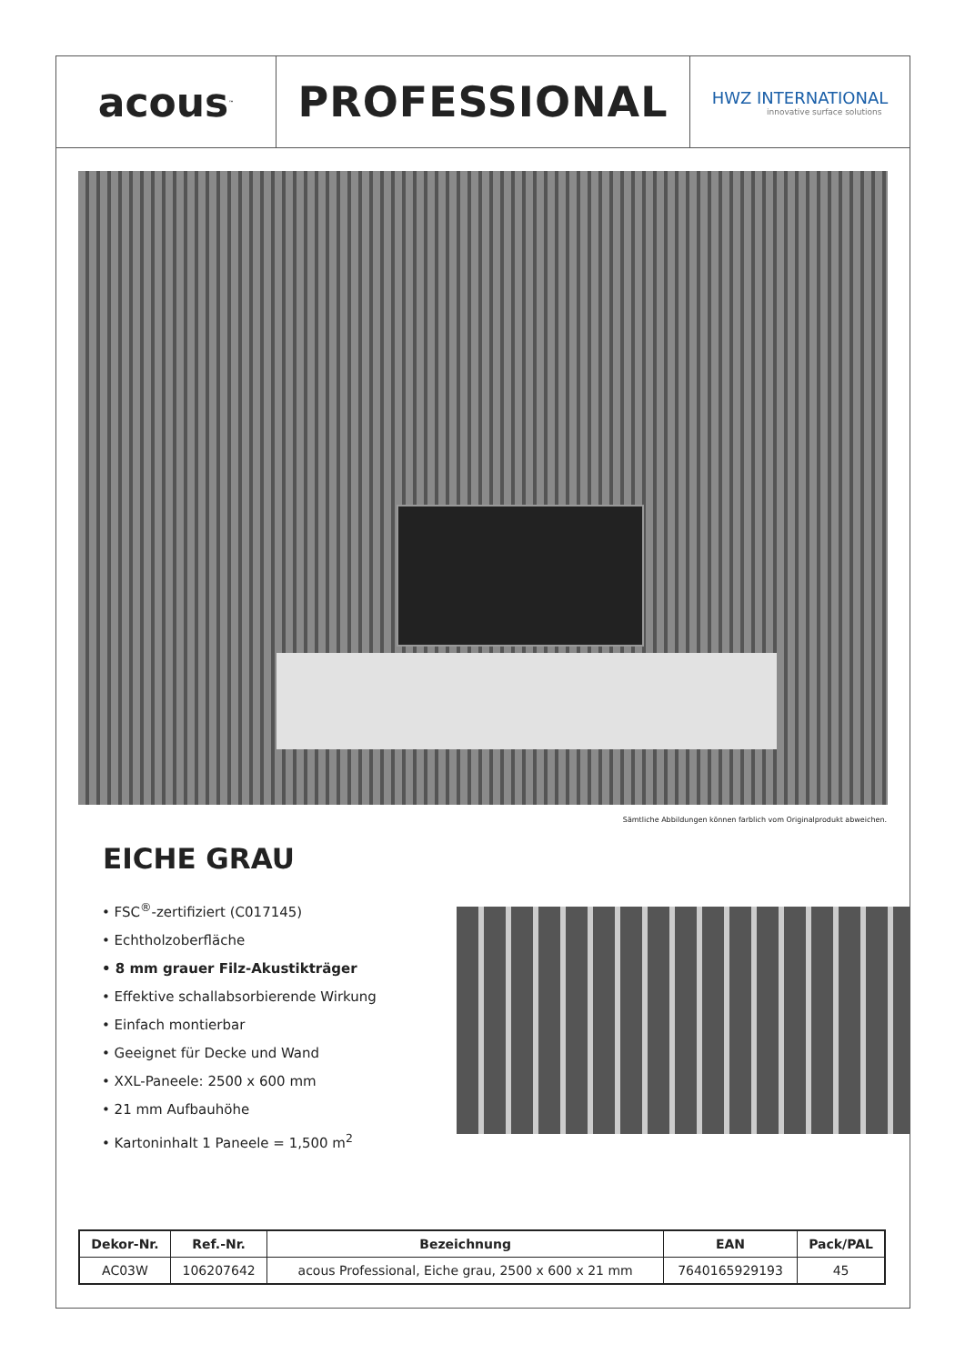acous<sup>™</sup>
PROFESSIONAL
HWZ INTERNATIONAL
innovative surface solutions
Sämtliche Abbildungen können farblich vom Originalprodukt abweichen.
EICHE GRAU
• FSC<sup>®</sup>-zertifiziert (C017145)
• Echtholzoberfläche
• 8 mm grauer Filz-Akustikträger
• Effektive schallabsorbierende Wirkung
• Einfach montierbar
• Geeignet für Decke und Wand
• XXL-Paneele: 2500 x 600 mm
• 21 mm Aufbauhöhe
• Kartoninhalt 1 Paneele = 1,500 m<sup>2</sup>
| Dekor-Nr. | Ref.-Nr. | Bezeichnung | EAN | Pack/PAL |
| --- | --- | --- | --- | --- |
| AC03W | 106207642 | acous Professional, Eiche grau, 2500 x 600 x 21 mm | 7640165929193 | 45 |